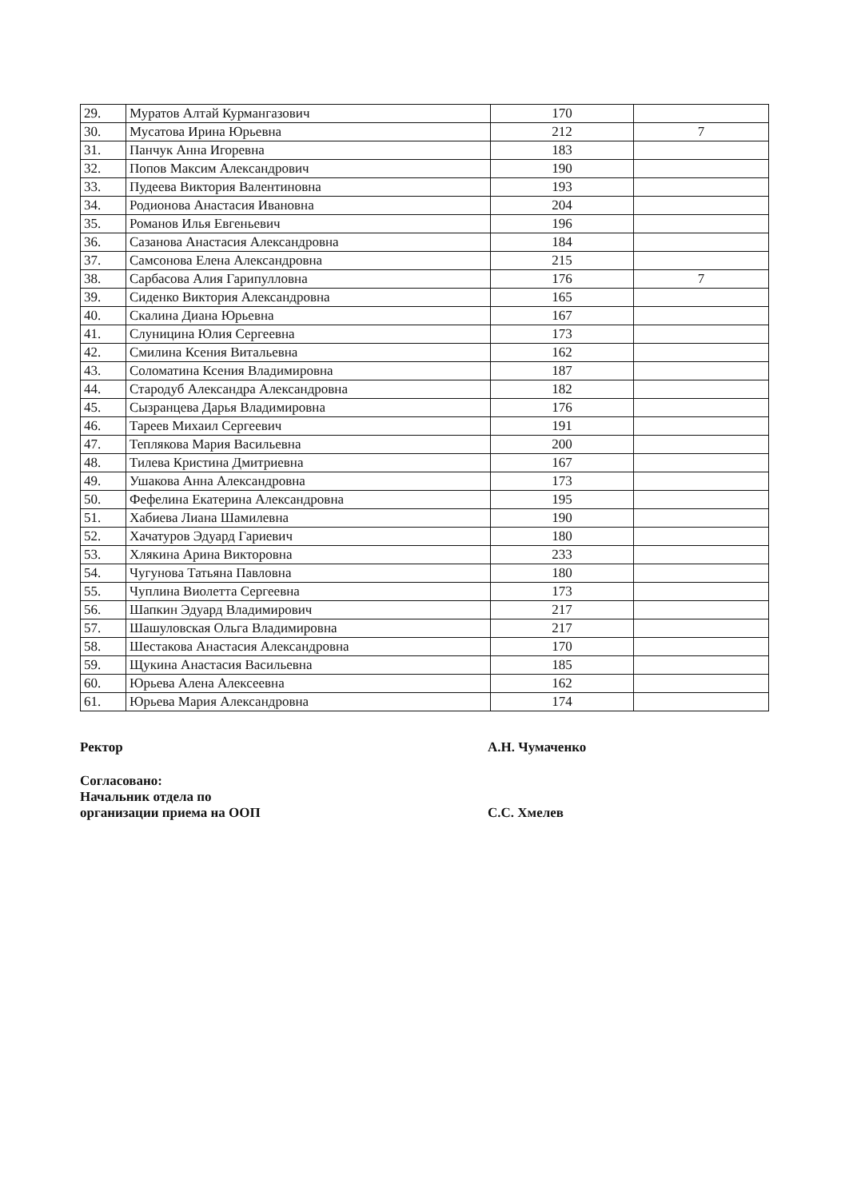| 29. | Муратов Алтай Курмангазович | 170 | |
| 30. | Мусатова Ирина Юрьевна | 212 | 7 |
| 31. | Панчук Анна Игоревна | 183 | |
| 32. | Попов Максим Александрович | 190 | |
| 33. | Пудеева Виктория Валентиновна | 193 | |
| 34. | Родионова Анастасия Ивановна | 204 | |
| 35. | Романов Илья Евгеньевич | 196 | |
| 36. | Сазанова Анастасия Александровна | 184 | |
| 37. | Самсонова Елена Александровна | 215 | |
| 38. | Сарбасова Алия Гарипулловна | 176 | 7 |
| 39. | Сиденко Виктория Александровна | 165 | |
| 40. | Скалина Диана Юрьевна | 167 | |
| 41. | Слуницина Юлия Сергеевна | 173 | |
| 42. | Смилина Ксения Витальевна | 162 | |
| 43. | Соломатина Ксения Владимировна | 187 | |
| 44. | Стародуб Александра Александровна | 182 | |
| 45. | Сызранцева Дарья Владимировна | 176 | |
| 46. | Тареев Михаил Сергеевич | 191 | |
| 47. | Теплякова Мария Васильевна | 200 | |
| 48. | Тилева Кристина Дмитриевна | 167 | |
| 49. | Ушакова Анна Александровна | 173 | |
| 50. | Фефелина Екатерина Александровна | 195 | |
| 51. | Хабиева Лиана Шамилевна | 190 | |
| 52. | Хачатуров Эдуард Гариевич | 180 | |
| 53. | Хлякина Арина Викторовна | 233 | |
| 54. | Чугунова Татьяна Павловна | 180 | |
| 55. | Чуплина Виолетта Сергеевна | 173 | |
| 56. | Шапкин Эдуард Владимирович | 217 | |
| 57. | Шашуловская Ольга Владимировна | 217 | |
| 58. | Шестакова Анастасия Александровна | 170 | |
| 59. | Щукина Анастасия Васильевна | 185 | |
| 60. | Юрьева Алена Алексеевна | 162 | |
| 61. | Юрьева Мария Александровна | 174 | |
Ректор
А.Н. Чумаченко
Согласовано:
Начальник отдела по
организации приема на ООП
С.С. Хмелев